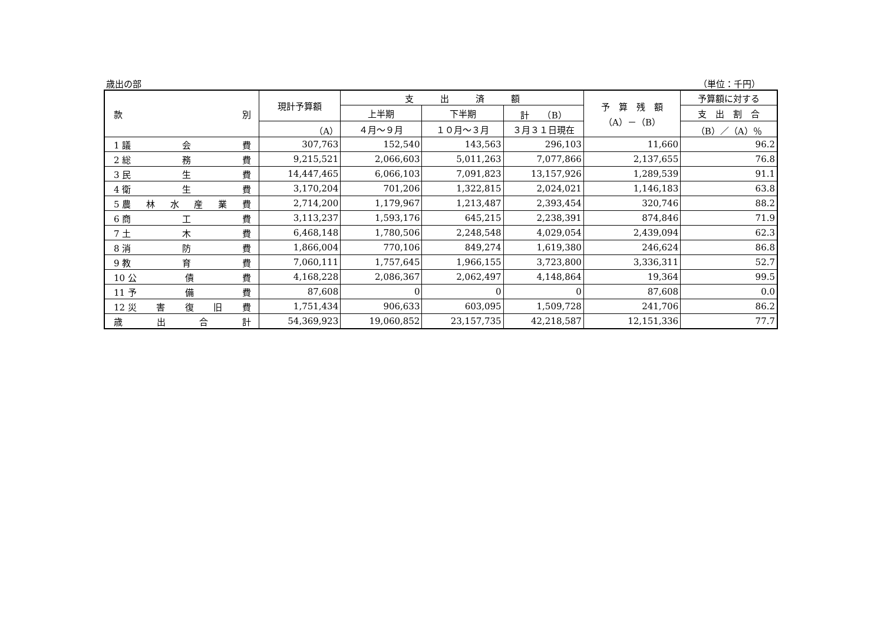歳出の部 （単位：千円）
| 款 別 | 現計予算額 | 支 出 済 額 | | | 予 算 残 額 （A）－（B） | 予算額に対する |
| --- | --- | --- | --- | --- | --- | --- |
| | | 上半期 | 下半期 | 計 （B） | | 支 出 割 合 |
| | （A） | ４月～９月 | １０月～３月 | ３月３１日現在 | | （B）／（A）％ |
| 1 議 会 費 | 307,763 | 152,540 | 143,563 | 296,103 | 11,660 | 96.2 |
| 2 総 務 費 | 9,215,521 | 2,066,603 | 5,011,263 | 7,077,866 | 2,137,655 | 76.8 |
| 3 民 生 費 | 14,447,465 | 6,066,103 | 7,091,823 | 13,157,926 | 1,289,539 | 91.1 |
| 4 衛 生 費 | 3,170,204 | 701,206 | 1,322,815 | 2,024,021 | 1,146,183 | 63.8 |
| 5 農 林 水 産 業 費 | 2,714,200 | 1,179,967 | 1,213,487 | 2,393,454 | 320,746 | 88.2 |
| 6 商 工 費 | 3,113,237 | 1,593,176 | 645,215 | 2,238,391 | 874,846 | 71.9 |
| 7 土 木 費 | 6,468,148 | 1,780,506 | 2,248,548 | 4,029,054 | 2,439,094 | 62.3 |
| 8 消 防 費 | 1,866,004 | 770,106 | 849,274 | 1,619,380 | 246,624 | 86.8 |
| 9 教 育 費 | 7,060,111 | 1,757,645 | 1,966,155 | 3,723,800 | 3,336,311 | 52.7 |
| 10 公 債 費 | 4,168,228 | 2,086,367 | 2,062,497 | 4,148,864 | 19,364 | 99.5 |
| 11 予 備 費 | 87,608 | 0 | 0 | 0 | 87,608 | 0.0 |
| 12 災 害 復 旧 費 | 1,751,434 | 906,633 | 603,095 | 1,509,728 | 241,706 | 86.2 |
| 歳 出 合 計 | 54,369,923 | 19,060,852 | 23,157,735 | 42,218,587 | 12,151,336 | 77.7 |